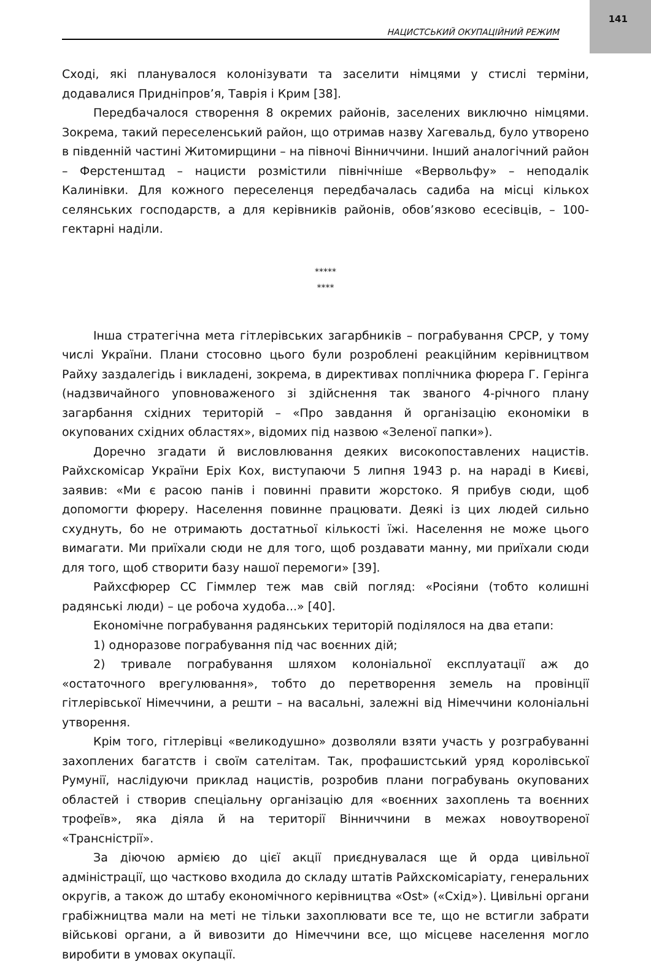141
НАЦИСТСЬКИЙ ОКУПАЦІЙНИЙ РЕЖИМ
Сході, які планувалося колонізувати та заселити німцями у стислі терміни, додавалися Придніпров’я, Таврія і Крим [38].
Передбачалося створення 8 окремих районів, заселених виключно німцями. Зокрема, такий переселенський район, що отримав назву Хагевальд, було утворено в південній частині Житомирщини – на півночі Вінниччини. Інший аналогічний район – Ферстенштад – нацисти розмістили північніше «Вервольфу» – неподалік Калинівки. Для кожного переселенця передбачалась садиба на місці кількох селянських господарств, а для керівників районів, обов’язково есесівців, – 100-гектарні наділи.
*****
****
Інша стратегічна мета гітлерівських загарбників – пограбування СРСР, у тому числі України. Плани стосовно цього були розроблені реакційним керівництвом Райху заздалегідь і викладені, зокрема, в директивах поплічника фюрера Г. Герінга (надзвичайного уповноваженого зі здійснення так званого 4-річного плану загарбання східних територій – «Про завдання й організацію економіки в окупованих східних областях», відомих під назвою «Зеленої папки»).
Доречно згадати й висловлювання деяких високопоставлених нацистів. Райхскомісар України Еріх Кох, виступаючи 5 липня 1943 р. на нараді в Києві, заявив: «Ми є расою панів і повинні правити жорстоко. Я прибув сюди, щоб допомогти фюреру. Населення повинне працювати. Деякі із цих людей сильно схуднуть, бо не отримають достатньої кількості їжі. Населення не може цього вимагати. Ми приїхали сюди не для того, щоб роздавати манну, ми приїхали сюди для того, щоб створити базу нашої перемоги» [39].
Райхсфюрер СС Гіммлер теж мав свій погляд: «Росіяни (тобто колишні радянські люди) – це робоча худоба...» [40].
Економічне пограбування радянських територій поділялося на два етапи:
1) одноразове пограбування під час воєнних дій;
2) тривале пограбування шляхом колоніальної експлуатації аж до «остаточного врегулювання», тобто до перетворення земель на провінції гітлерівської Німеччини, а решти – на васальні, залежні від Німеччини колоніальні утворення.
Крім того, гітлерівці «великодушно» дозволяли взяти участь у розграбуванні захоплених багатств і своїм сателітам. Так, профашистський уряд королівської Румунії, наслідуючи приклад нацистів, розробив плани пограбувань окупованих областей і створив спеціальну організацію для «воєнних захоплень та воєнних трофеїв», яка діяла й на території Вінниччини в межах новоутвореної «Трансністрії».
За діючою армією до цієї акції приєднувалася ще й орда цивільної адміністрації, що частково входила до складу штатів Райхскомісаріату, генеральних округів, а також до штабу економічного керівництва «Ost» («Схід»). Цивільні органи грабіжництва мали на меті не тільки захоплювати все те, що не встигли забрати військові органи, а й вивозити до Німеччини все, що місцеве населення могло виробити в умовах окупації.